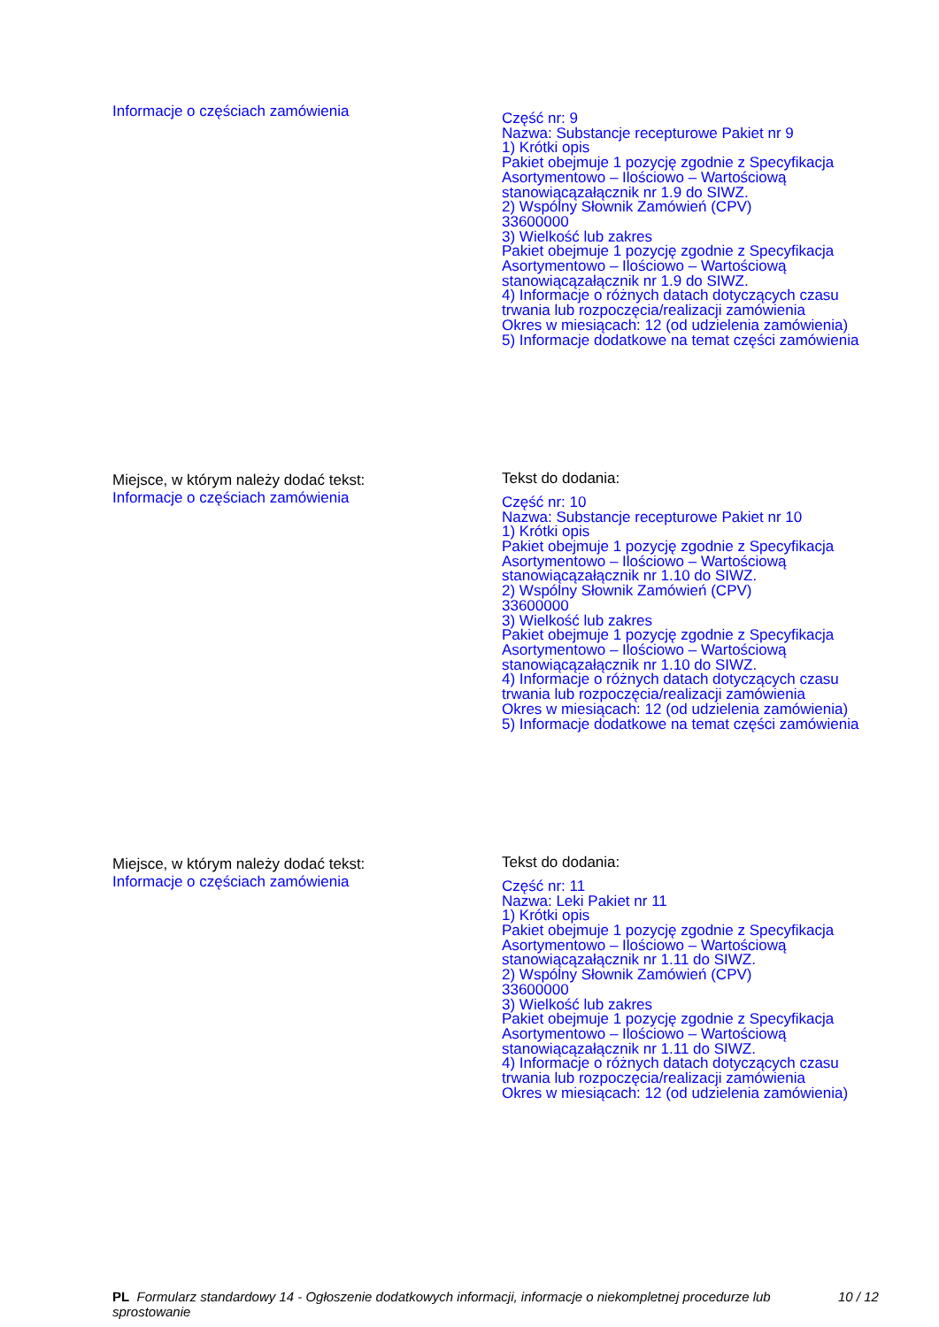Informacje o częściach zamówienia
Część nr: 9
Nazwa: Substancje recepturowe Pakiet nr 9
1) Krótki opis
Pakiet obejmuje 1 pozycję zgodnie z Specyfikacja Asortymentowo – Ilościowo – Wartościową stanowiącązałącznik nr 1.9 do SIWZ.
2) Wspólny Słownik Zamówień (CPV)
33600000
3) Wielkość lub zakres
Pakiet obejmuje 1 pozycję zgodnie z Specyfikacja Asortymentowo – Ilościowo – Wartościową stanowiącązałącznik nr 1.9 do SIWZ.
4) Informacje o różnych datach dotyczących czasu trwania lub rozpoczęcia/realizacji zamówienia
Okres w miesiącach: 12 (od udzielenia zamówienia)
5) Informacje dodatkowe na temat części zamówienia
Miejsce, w którym należy dodać tekst:
Informacje o częściach zamówienia
Tekst do dodania:
Część nr: 10
Nazwa: Substancje recepturowe Pakiet nr 10
1) Krótki opis
Pakiet obejmuje 1 pozycję zgodnie z Specyfikacja Asortymentowo – Ilościowo – Wartościową stanowiącązałącznik nr 1.10 do SIWZ.
2) Wspólny Słownik Zamówień (CPV)
33600000
3) Wielkość lub zakres
Pakiet obejmuje 1 pozycję zgodnie z Specyfikacja Asortymentowo – Ilościowo – Wartościową stanowiącązałącznik nr 1.10 do SIWZ.
4) Informacje o różnych datach dotyczących czasu trwania lub rozpoczęcia/realizacji zamówienia
Okres w miesiącach: 12 (od udzielenia zamówienia)
5) Informacje dodatkowe na temat części zamówienia
Miejsce, w którym należy dodać tekst:
Informacje o częściach zamówienia
Tekst do dodania:
Część nr: 11
Nazwa: Leki Pakiet nr 11
1) Krótki opis
Pakiet obejmuje 1 pozycję zgodnie z Specyfikacja Asortymentowo – Ilościowo – Wartościową stanowiącązałącznik nr 1.11 do SIWZ.
2) Wspólny Słownik Zamówień (CPV)
33600000
3) Wielkość lub zakres
Pakiet obejmuje 1 pozycję zgodnie z Specyfikacja Asortymentowo – Ilościowo – Wartościową stanowiącązałącznik nr 1.11 do SIWZ.
4) Informacje o różnych datach dotyczących czasu trwania lub rozpoczęcia/realizacji zamówienia
Okres w miesiącach: 12 (od udzielenia zamówienia)
PL Formularz standardowy 14 - Ogłoszenie dodatkowych informacji, informacje o niekompletnej procedurze lub sprostowanie
10 / 12